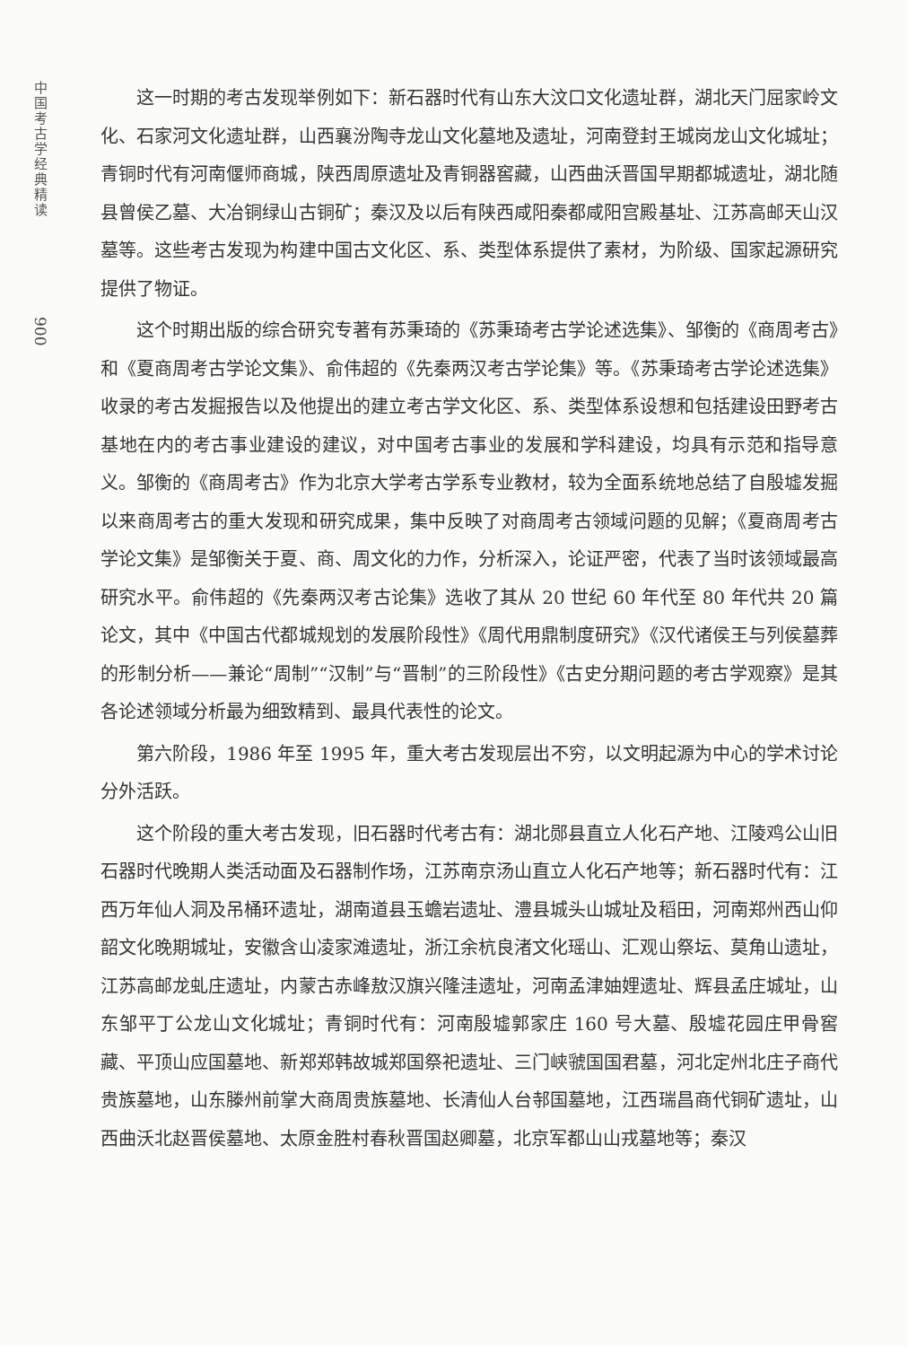中国考古学经典精读
900
这一时期的考古发现举例如下：新石器时代有山东大汶口文化遗址群，湖北天门屈家岭文化、石家河文化遗址群，山西襄汾陶寺龙山文化墓地及遗址，河南登封王城岗龙山文化城址；青铜时代有河南偃师商城，陕西周原遗址及青铜器窖藏，山西曲沃晋国早期都城遗址，湖北随县曾侯乙墓、大冶铜绿山古铜矿；秦汉及以后有陕西咸阳秦都咸阳宫殿基址、江苏高邮天山汉墓等。这些考古发现为构建中国古文化区、系、类型体系提供了素材，为阶级、国家起源研究提供了物证。
这个时期出版的综合研究专著有苏秉琦的《苏秉琦考古学论述选集》、邹衡的《商周考古》和《夏商周考古学论文集》、俞伟超的《先秦两汉考古学论集》等。《苏秉琦考古学论述选集》收录的考古发掘报告以及他提出的建立考古学文化区、系、类型体系设想和包括建设田野考古基地在内的考古事业建设的建议，对中国考古事业的发展和学科建设，均具有示范和指导意义。邹衡的《商周考古》作为北京大学考古学系专业教材，较为全面系统地总结了自殷墟发掘以来商周考古的重大发现和研究成果，集中反映了对商周考古领域问题的见解；《夏商周考古学论文集》是邹衡关于夏、商、周文化的力作，分析深入，论证严密，代表了当时该领域最高研究水平。俞伟超的《先秦两汉考古论集》选收了其从 20 世纪 60 年代至 80 年代共 20 篇论文，其中《中国古代都城规划的发展阶段性》《周代用鼎制度研究》《汉代诸侯王与列侯墓葬的形制分析——兼论“周制”“汉制”与“晋制”的三阶段性》《古史分期问题的考古学观察》是其各论述领域分析最为细致精到、最具代表性的论文。
第六阶段，1986 年至 1995 年，重大考古发现层出不穷，以文明起源为中心的学术讨论分外活跃。
这个阶段的重大考古发现，旧石器时代考古有：湖北郧县直立人化石产地、江陵鸡公山旧石器时代晚期人类活动面及石器制作场，江苏南京汤山直立人化石产地等；新石器时代有：江西万年仙人洞及吊桶环遗址，湖南道县玉蟾岩遗址、澧县城头山城址及稻田，河南郑州西山仰韶文化晚期城址，安徽含山凌家滩遗址，浙江余杭良渚文化瑶山、汇观山祭坛、莫角山遗址，江苏高邮龙虬庄遗址，内蒙古赤峰敖汉旗兴隆洼遗址，河南孟津妯娌遗址、辉县孟庄城址，山东邹平丁公龙山文化城址；青铜时代有：河南殷墟郭家庄 160 号大墓、殷墟花园庄甲骨窖藏、平顶山应国墓地、新郑郑韩故城郑国祭祀遗址、三门峡虢国国君墓，河北定州北庄子商代贵族墓地，山东滕州前掌大商周贵族墓地、长清仙人台邿国墓地，江西瑞昌商代铜矿遗址，山西曲沃北赵晋侯墓地、太原金胜村春秋晋国赵卿墓，北京军都山山戎墓地等；秦汉